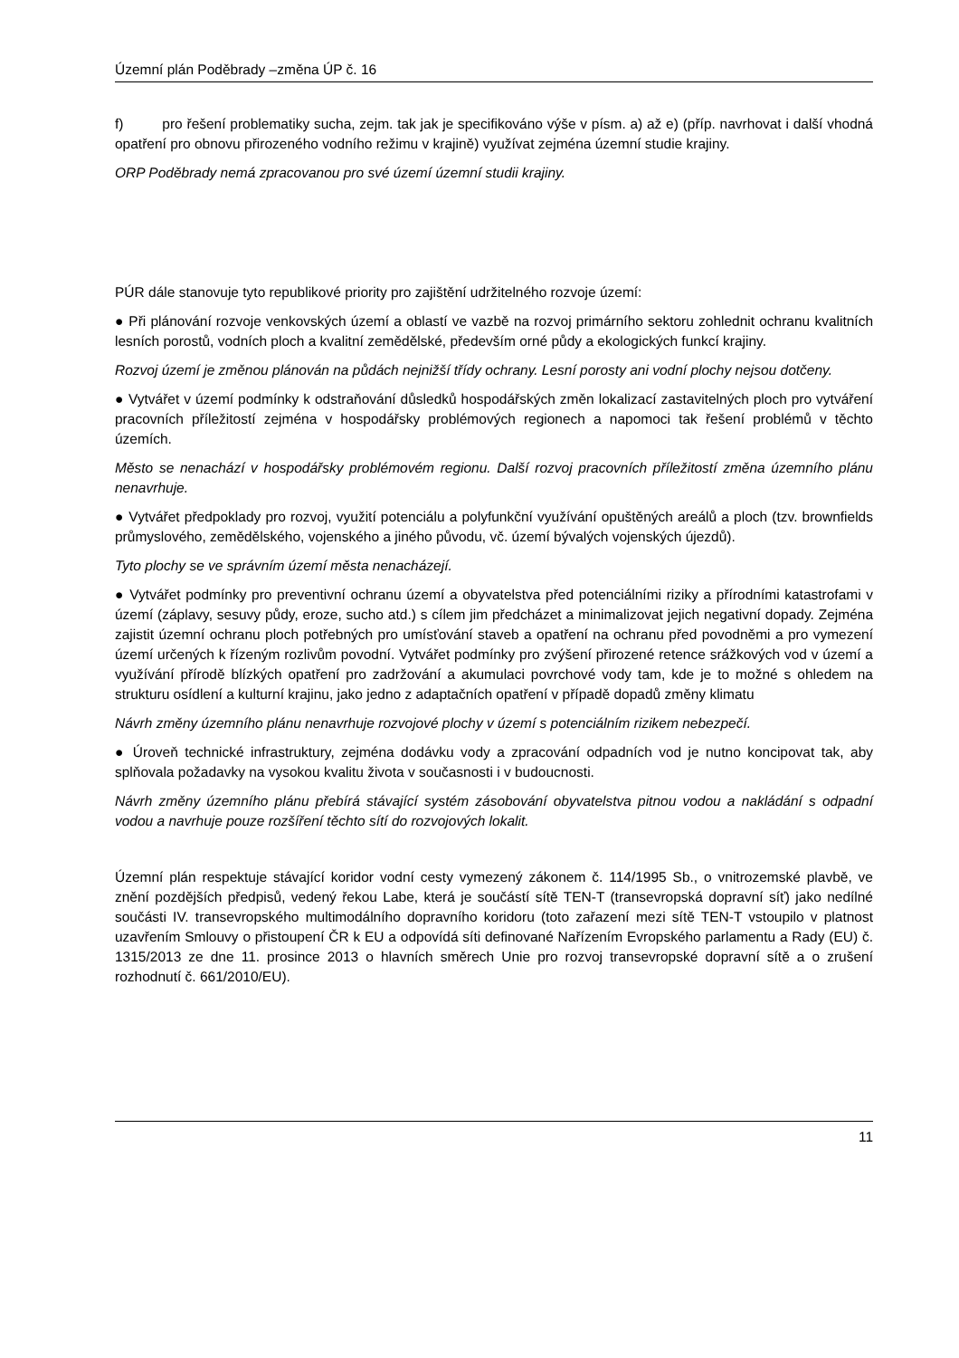Územní plán Poděbrady –změna ÚP č. 16
f) pro řešení problematiky sucha, zejm. tak jak je specifikováno výše v písm. a) až e) (příp. navrhovat i další vhodná opatření pro obnovu přirozeného vodního režimu v krajině) využívat zejména územní studie krajiny.
ORP Poděbrady nemá zpracovanou pro své území územní studii krajiny.
PÚR dále stanovuje tyto republikové priority pro zajištění udržitelného rozvoje území:
● Při plánování rozvoje venkovských území a oblastí ve vazbě na rozvoj primárního sektoru zohlednit ochranu kvalitních lesních porostů, vodních ploch a kvalitní zemědělské, především orné půdy a ekologických funkcí krajiny.
Rozvoj území je změnou plánován na půdách nejnižší třídy ochrany. Lesní porosty ani vodní plochy nejsou dotčeny.
● Vytvářet v území podmínky k odstraňování důsledků hospodářských změn lokalizací zastavitelných ploch pro vytváření pracovních příležitostí zejména v hospodářsky problémových regionech a napomoci tak řešení problémů v těchto územích.
Město se nenachází v hospodářsky problémovém regionu. Další rozvoj pracovních příležitostí změna územního plánu nenavrhuje.
● Vytvářet předpoklady pro rozvoj, využití potenciálu a polyfunkční využívání opuštěných areálů a ploch (tzv. brownfields průmyslového, zemědělského, vojenského a jiného původu, vč. území bývalých vojenských újezdů).
Tyto plochy se ve správním území města nenacházejí.
● Vytvářet podmínky pro preventivní ochranu území a obyvatelstva před potenciálními riziky a přírodními katastrofami v území (záplavy, sesuvy půdy, eroze, sucho atd.) s cílem jim předcházet a minimalizovat jejich negativní dopady. Zejména zajistit územní ochranu ploch potřebných pro umísťování staveb a opatření na ochranu před povodněmi a pro vymezení území určených k řízeným rozlivům povodní. Vytvářet podmínky pro zvýšení přirozené retence srážkových vod v území a využívání přírodě blízkých opatření pro zadržování a akumulaci povrchové vody tam, kde je to možné s ohledem na strukturu osídlení a kulturní krajinu, jako jedno z adaptačních opatření v případě dopadů změny klimatu
Návrh změny územního plánu nenavrhuje rozvojové plochy v území s potenciálním rizikem nebezpečí.
● Úroveň technické infrastruktury, zejména dodávku vody a zpracování odpadních vod je nutno koncipovat tak, aby splňovala požadavky na vysokou kvalitu života v současnosti i v budoucnosti.
Návrh změny územního plánu přebírá stávající systém zásobování obyvatelstva pitnou vodou a nakládání s odpadní vodou a navrhuje pouze rozšíření těchto sítí do rozvojových lokalit.
Územní plán respektuje stávající koridor vodní cesty vymezený zákonem č. 114/1995 Sb., o vnitrozemské plavbě, ve znění pozdějších předpisů, vedený řekou Labe, která je součástí sítě TEN-T (transevropská dopravní síť) jako nedílné součásti IV. transevropského multimodálního dopravního koridoru (toto zařazení mezi sítě TEN-T vstoupilo v platnost uzavřením Smlouvy o přistoupení ČR k EU a odpovídá síti definované Nařízením Evropského parlamentu a Rady (EU) č. 1315/2013 ze dne 11. prosince 2013 o hlavních směrech Unie pro rozvoj transevropské dopravní sítě a o zrušení rozhodnutí č. 661/2010/EU).
11